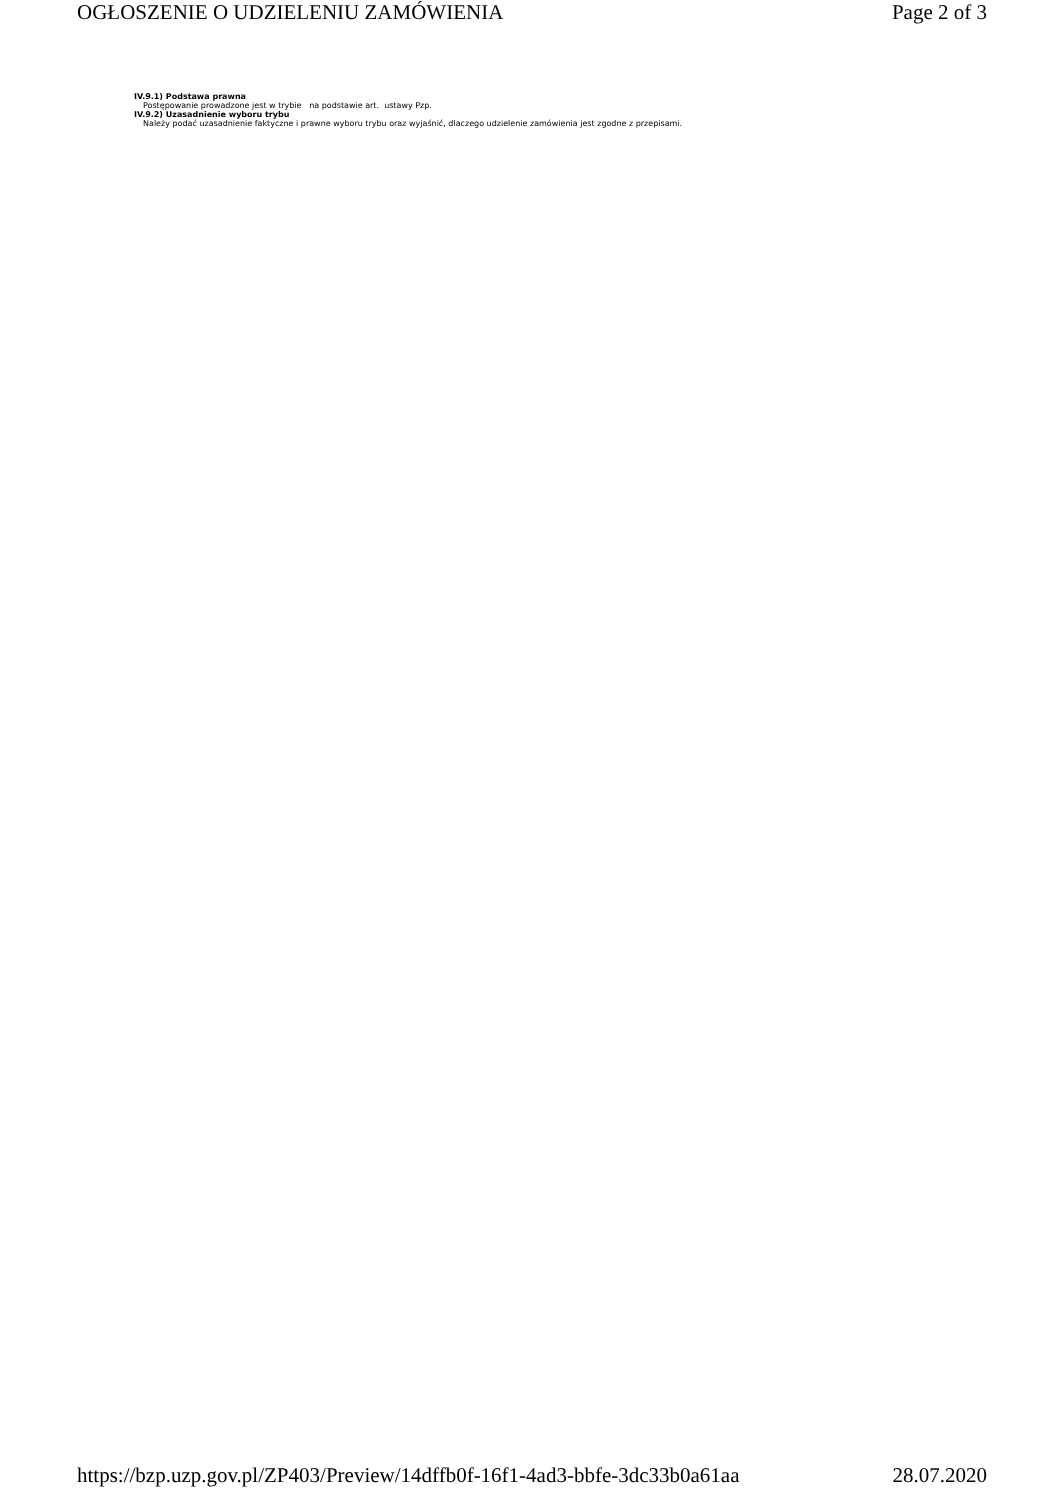OGŁOSZENIE O UDZIELENIU ZAMÓWIENIA Page 2 of 3
IV.9.1) Podstawa prawna
Postępowanie prowadzone jest w trybie na podstawie art. ustawy Pzp.
IV.9.2) Uzasadnienie wyboru trybu
Należy podać uzasadnienie faktyczne i prawne wyboru trybu oraz wyjaśnić, dlaczego udzielenie zamówienia jest zgodne z przepisami.
https://bzp.uzp.gov.pl/ZP403/Preview/14dffb0f-16f1-4ad3-bbfe-3dc33b0a61aa 28.07.2020